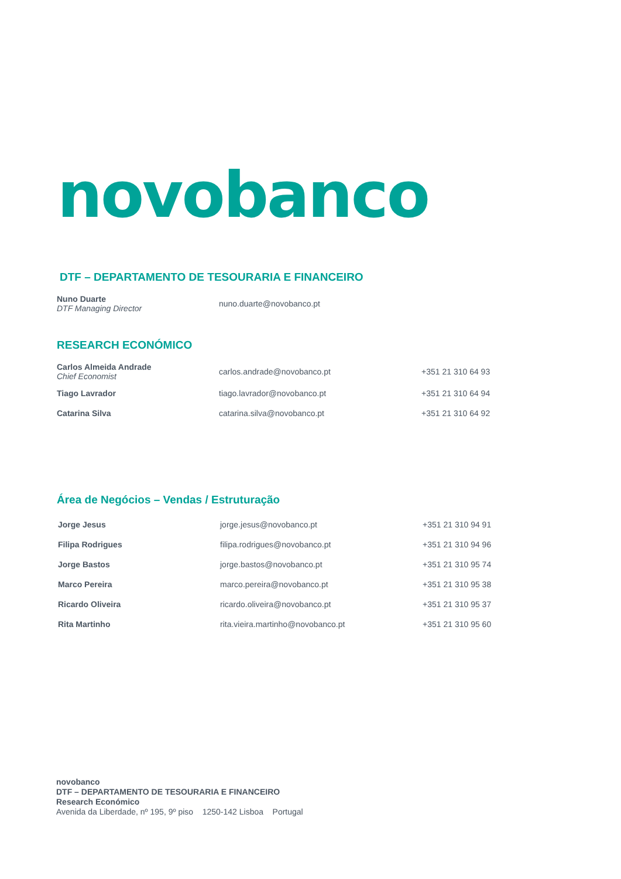novobanco
DTF – DEPARTAMENTO DE TESOURARIA E FINANCEIRO
| Nuno Duarte DTF Managing Director | nuno.duarte@novobanco.pt | |
RESEARCH ECONÓMICO
| Carlos Almeida Andrade Chief Economist | carlos.andrade@novobanco.pt | +351 21 310 64 93 |
| Tiago Lavrador | tiago.lavrador@novobanco.pt | +351 21 310 64 94 |
| Catarina Silva | catarina.silva@novobanco.pt | +351 21 310 64 92 |
Área de Negócios – Vendas / Estruturação
| Jorge Jesus | jorge.jesus@novobanco.pt | +351 21 310 94 91 |
| Filipa Rodrigues | filipa.rodrigues@novobanco.pt | +351 21 310 94 96 |
| Jorge Bastos | jorge.bastos@novobanco.pt | +351 21 310 95 74 |
| Marco Pereira | marco.pereira@novobanco.pt | +351 21 310 95 38 |
| Ricardo Oliveira | ricardo.oliveira@novobanco.pt | +351 21 310 95 37 |
| Rita Martinho | rita.vieira.martinho@novobanco.pt | +351 21 310 95 60 |
novobanco
DTF – DEPARTAMENTO DE TESOURARIA E FINANCEIRO
Research Económico
Avenida da Liberdade, nº 195, 9º piso 1250-142 Lisboa Portugal